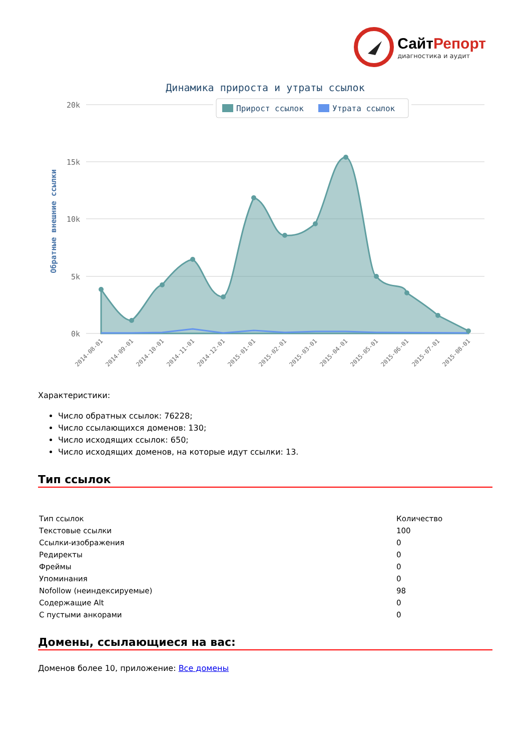СайтРепорт
диагностика и аудит
Динамика прироста и утраты ссылок
Прирост ссылок
Утрата ссылок
20k
15k
10k
5k
0k
Обратные внешние ссылки
2014-08-01
2014-09-01
2014-10-01
2014-11-01
2014-12-01
2015-01-01
2015-02-01
2015-03-01
2015-04-01
2015-05-01
2015-06-01
2015-07-01
2015-08-01
Характеристики:
Число обратных ссылок: 76228;
Число ссылающихся доменов: 130;
Число исходящих ссылок: 650;
Число исходящих доменов, на которые идут ссылки: 13.
Тип ссылок
| Тип ссылок | Количество |
| Текстовые ссылки | 100 |
| Ссылки-изображения | 0 |
| Редиректы | 0 |
| Фреймы | 0 |
| Упоминания | 0 |
| Nofollow (неиндексируемые) | 98 |
| Содержащие Alt | 0 |
| С пустыми анкорами | 0 |
Домены, ссылающиеся на вас:
Доменов более 10, приложение: Все домены